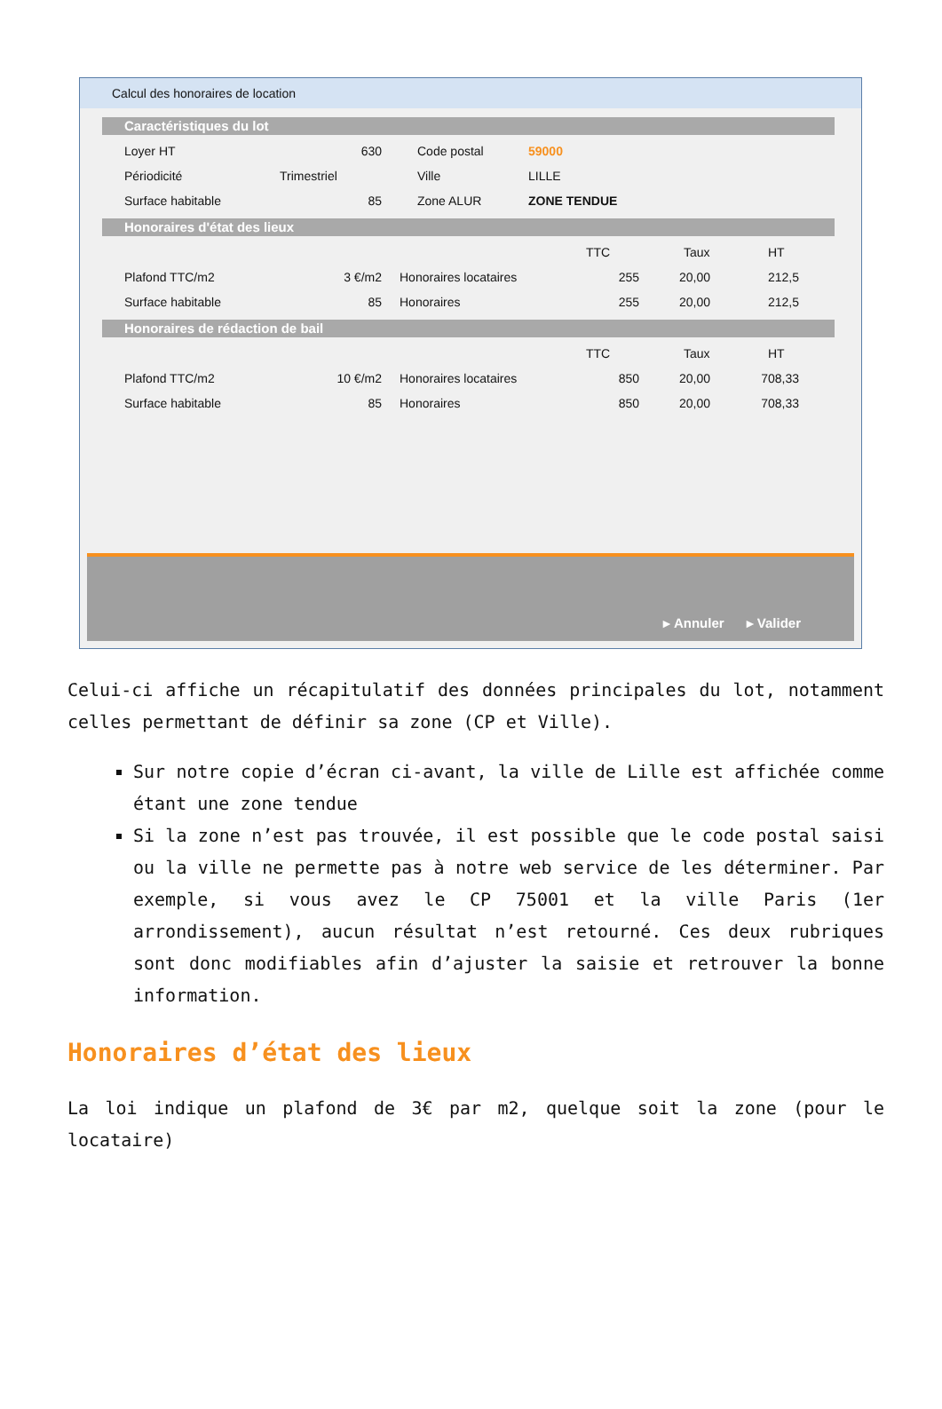Calcul des honoraires de location
Caractéristiques du lot
Loyer HT 630 Code postal 59000
Périodicité Trimestriel Ville LILLE
Surface habitable 85 Zone ALUR ZONE TENDUE
Honoraires d'état des lieux
TTC Taux HT
Plafond TTC/m2 3 €/m2 Honoraires locataires 255 20,00 212,5
Surface habitable 85 Honoraires 255 20,00 212,5
Honoraires de rédaction de bail
TTC Taux HT
Plafond TTC/m2 10 €/m2 Honoraires locataires 850 20,00 708,33
Surface habitable 85 Honoraires 850 20,00 708,33
▸ Annuler ▸ Valider
Celui-ci affiche un récapitulatif des données principales du lot, notamment celles permettant de définir sa zone (CP et Ville).
Sur notre copie d’écran ci-avant, la ville de Lille est affichée comme étant une zone tendue
Si la zone n’est pas trouvée, il est possible que le code postal saisi ou la ville ne permette pas à notre web service de les déterminer. Par exemple, si vous avez le CP 75001 et la ville Paris (1er arrondissement), aucun résultat n’est retourné. Ces deux rubriques sont donc modifiables afin d’ajuster la saisie et retrouver la bonne information.
Honoraires d’état des lieux
La loi indique un plafond de 3€ par m2, quelque soit la zone (pour le locataire)